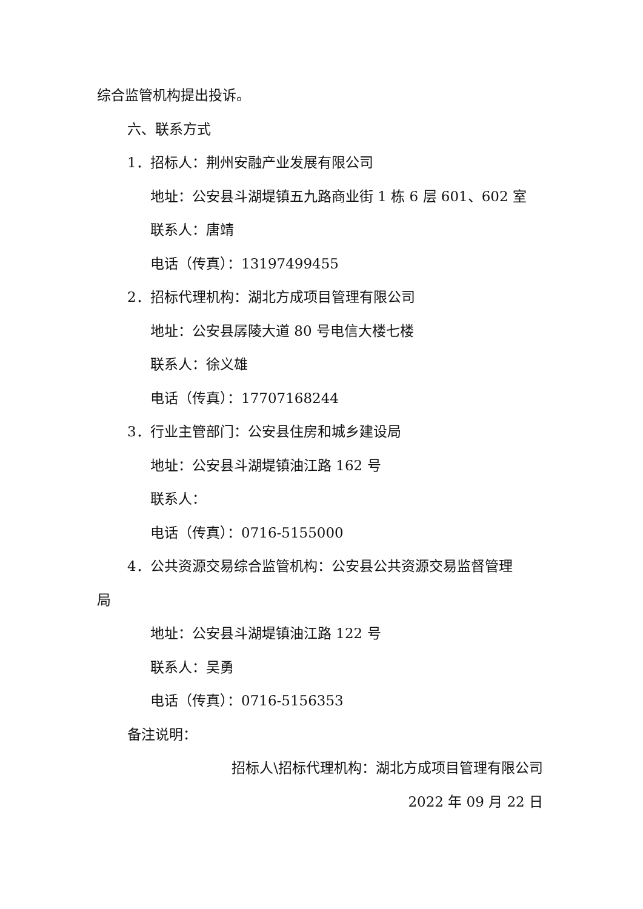综合监管机构提出投诉。
六、联系方式
1．招标人：荆州安融产业发展有限公司
地址：公安县斗湖堤镇五九路商业街 1 栋 6 层 601、602 室
联系人：唐靖
电话（传真）：13197499455
2．招标代理机构：湖北方成项目管理有限公司
地址：公安县孱陵大道 80 号电信大楼七楼
联系人：徐义雄
电话（传真）：17707168244
3．行业主管部门：公安县住房和城乡建设局
地址：公安县斗湖堤镇油江路 162 号
联系人：
电话（传真）：0716-5155000
4．公共资源交易综合监管机构：公安县公共资源交易监督管理
局
地址：公安县斗湖堤镇油江路 122 号
联系人：吴勇
电话（传真）：0716-5156353
备注说明：
招标人\招标代理机构：湖北方成项目管理有限公司
2022 年 09 月 22 日